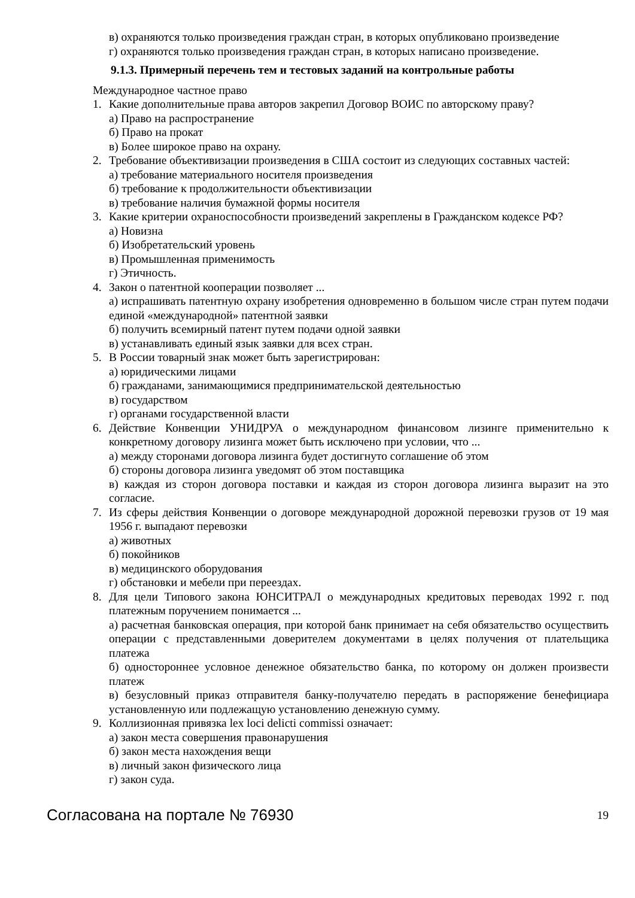в) охраняются только произведения граждан стран, в которых опубликовано произведение
г) охраняются только произведения граждан стран, в которых написано произведение.
9.1.3. Примерный перечень тем и тестовых заданий на контрольные работы
Международное частное право
1. Какие дополнительные права авторов закрепил Договор ВОИС по авторскому праву?
а) Право на распространение
б) Право на прокат
в) Более широкое право на охрану.
2. Требование объективизации произведения в США состоит из следующих составных частей:
а) требование материального носителя произведения
б) требование к продолжительности объективизации
в) требование наличия бумажной формы носителя
3. Какие критерии охраноспособности произведений закреплены в Гражданском кодексе РФ?
а) Новизна
б) Изобретательский уровень
в) Промышленная применимость
г) Этичность.
4. Закон о патентной кооперации позволяет ...
а) испрашивать патентную охрану изобретения одновременно в большом числе стран путем подачи единой «международной» патентной заявки
б) получить всемирный патент путем подачи одной заявки
в) устанавливать единый язык заявки для всех стран.
5. В России товарный знак может быть зарегистрирован:
а) юридическими лицами
б) гражданами, занимающимися предпринимательской деятельностью
в) государством
г) органами государственной власти
6. Действие Конвенции УНИДРУА о международном финансовом лизинге применительно к конкретному договору лизинга может быть исключено при условии, что ...
а) между сторонами договора лизинга будет достигнуто соглашение об этом
б) стороны договора лизинга уведомят об этом поставщика
в) каждая из сторон договора поставки и каждая из сторон договора лизинга выразит на это согласие.
7. Из сферы действия Конвенции о договоре международной дорожной перевозки грузов от 19 мая 1956 г. выпадают перевозки
а) животных
б) покойников
в) медицинского оборудования
г) обстановки и мебели при переездах.
8. Для цели Типового закона ЮНСИТРАЛ о международных кредитовых переводах 1992 г. под платежным поручением понимается ...
а) расчетная банковская операция, при которой банк принимает на себя обязательство осуществить операции с представленными доверителем документами в целях получения от плательщика платежа
б) одностороннее условное денежное обязательство банка, по которому он должен произвести платеж
в) безусловный приказ отправителя банку-получателю передать в распоряжение бенефициара установленную или подлежащую установлению денежную сумму.
9. Коллизионная привязка lex loci delicti commissi означает:
а) закон места совершения правонарушения
б) закон места нахождения вещи
в) личный закон физического лица
г) закон суда.
Согласована на портале № 76930 19